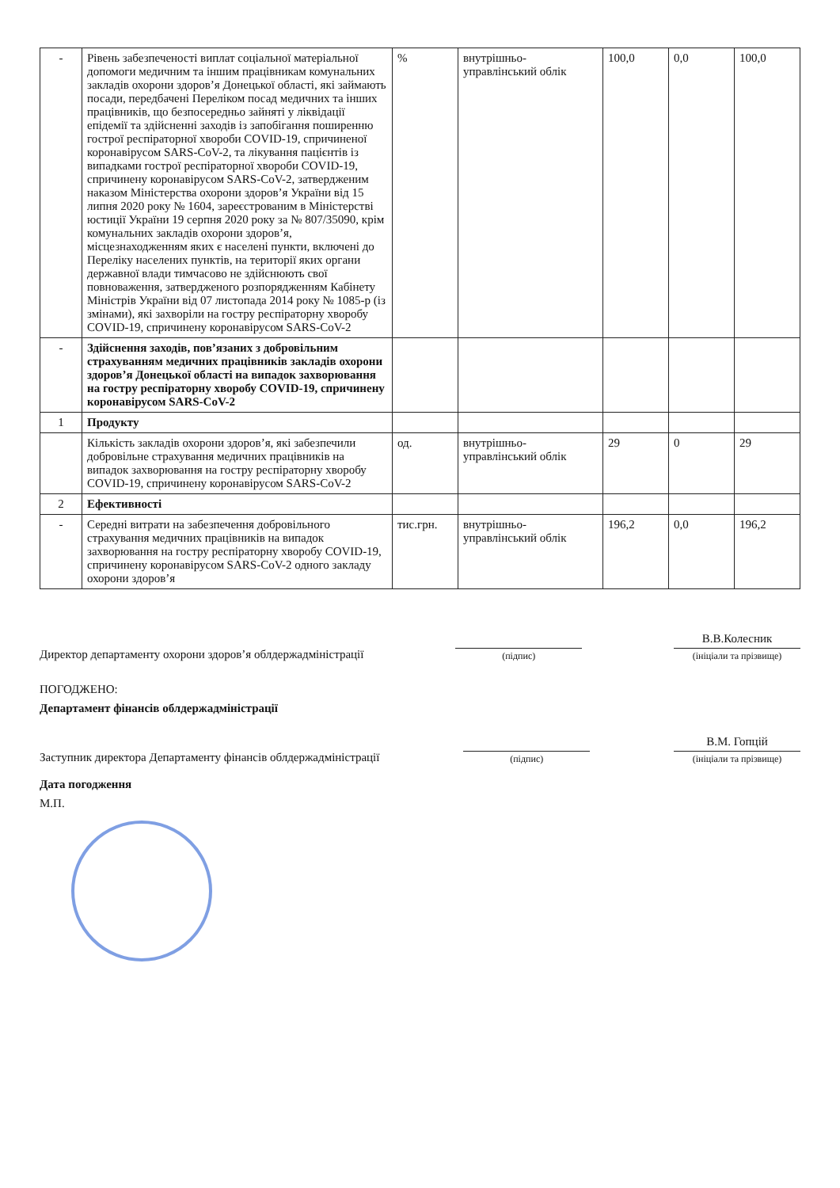| - | Рівень забезпеченості виплат соціальної матеріальної допомоги медичним та іншим працівникам комунальних закладів охорони здоров’я Донецької області, які займають посади, передбачені Переліком посад медичних та інших працівників, що безпосередньо зайняті у ліквідації епідемії та здійсненні заходів із запобігання поширенню гострої респіраторної хвороби COVID-19, спричиненої коронавірусом SARS-CoV-2, та лікування пацієнтів із випадками гострої респіраторної хвороби COVID-19, спричинену коронавірусом SARS-CoV-2, затвердженим наказом Міністерства охорони здоров’я України від 15 липня 2020 року № 1604, зареєстрованим в Міністерстві юстиції України 19 серпня 2020 року за № 807/35090, крім комунальних закладів охорони здоров’я, місцезнаходженням яких є населені пункти, включені до Переліку населених пунктів, на території яких органи державної влади тимчасово не здійснюють свої повноваження, затвердженого розпорядженням Кабінету Міністрів України від 07 листопада 2014 року № 1085-р (із змінами), які захворіли на гостру респіраторну хворобу COVID-19, спричинену коронавірусом SARS-CoV-2 | % | внутрішньо-управлінський облік | 100,0 | 0,0 | 100,0 |
| - | Здійснення заходів, пов’язаних з добровільним страхуванням медичних працівників закладів охорони здоров’я Донецької області на випадок захворювання на гостру респіраторну хворобу COVID-19, спричинену коронавірусом SARS-CoV-2 | | | | | |
| 1 | Продукту | | | | | |
| | Кількість закладів охорони здоров’я, які забезпечили добровільне страхування медичних працівників на випадок захворювання на гостру респіраторну хворобу COVID-19, спричинену коронавірусом SARS-CoV-2 | од. | внутрішньо-управлінський облік | 29 | 0 | 29 |
| 2 | Ефективності | | | | | |
| - | Середні витрати на забезпечення добровільного страхування медичних працівників на випадок захворювання на гостру респіраторну хворобу COVID-19, спричинену коронавірусом SARS-CoV-2 одного закладу охорони здоров’я | тис.грн. | внутрішньо-управлінський облік | 196,2 | 0,0 | 196,2 |
Директор департаменту охорони здоров’я облдержадміністрації
(підпис)
В.В.Колесник
(ініціали та прізвище)
ПОГОДЖЕНО:
Департамент фінансів облдержадміністрації
Заступник директора Департаменту фінансів облдержадміністрації
(підпис)
В.М. Гопцій
(ініціали та прізвище)
Дата погодження
М.П.